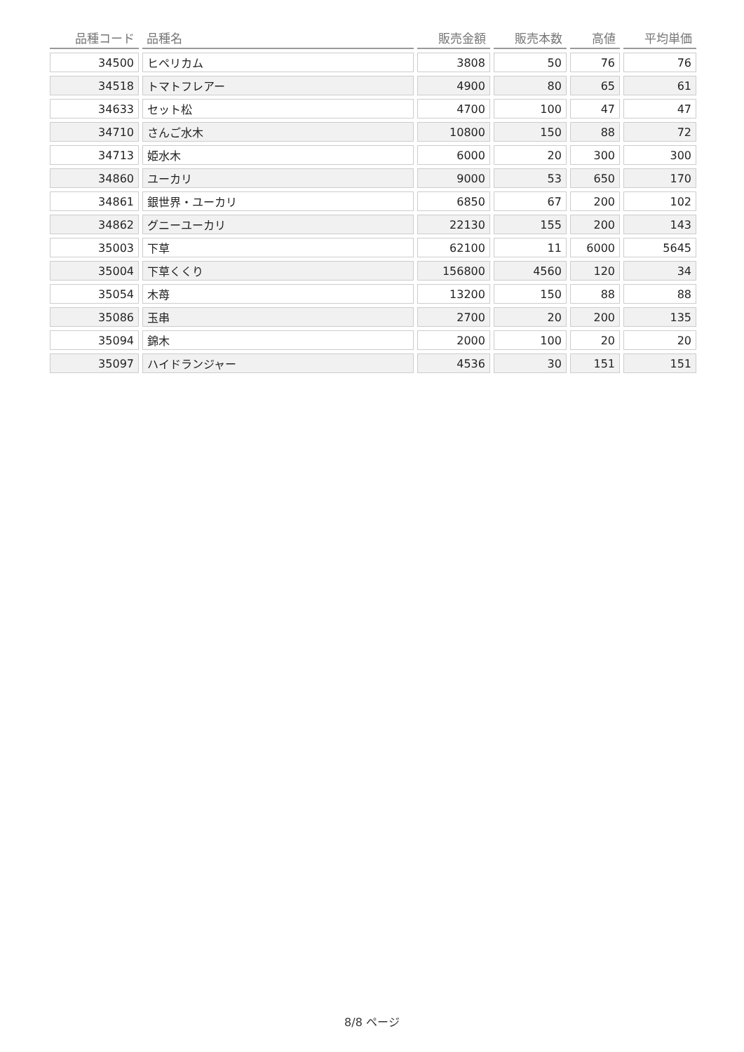| 品種コード | 品種名 | 販売金額 | 販売本数 | 高値 | 平均単価 |
| --- | --- | --- | --- | --- | --- |
| 34500 | ヒペリカム | 3808 | 50 | 76 | 76 |
| 34518 | トマトフレアー | 4900 | 80 | 65 | 61 |
| 34633 | セット松 | 4700 | 100 | 47 | 47 |
| 34710 | さんご水木 | 10800 | 150 | 88 | 72 |
| 34713 | 姫水木 | 6000 | 20 | 300 | 300 |
| 34860 | ユーカリ | 9000 | 53 | 650 | 170 |
| 34861 | 銀世界・ユーカリ | 6850 | 67 | 200 | 102 |
| 34862 | グニーユーカリ | 22130 | 155 | 200 | 143 |
| 35003 | 下草 | 62100 | 11 | 6000 | 5645 |
| 35004 | 下草くくり | 156800 | 4560 | 120 | 34 |
| 35054 | 木苺 | 13200 | 150 | 88 | 88 |
| 35086 | 玉串 | 2700 | 20 | 200 | 135 |
| 35094 | 錦木 | 2000 | 100 | 20 | 20 |
| 35097 | ハイドランジャー | 4536 | 30 | 151 | 151 |
8/8 ページ